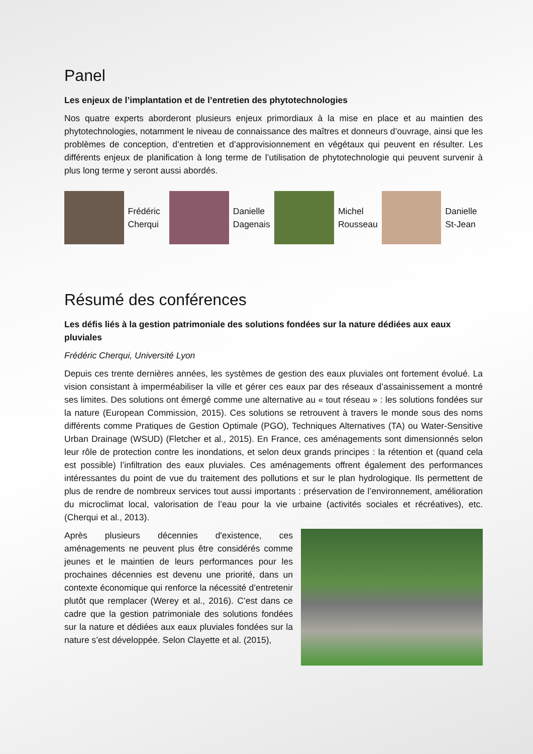Panel
Les enjeux de l’implantation et de l’entretien des phytotechnologies
Nos quatre experts aborderont plusieurs enjeux primordiaux à la mise en place et au maintien des phytotechnologies, notamment le niveau de connaissance des maîtres et donneurs d’ouvrage, ainsi que les problèmes de conception, d’entretien et d’approvisionnement en végétaux qui peuvent en résulter. Les différents enjeux de planification à long terme de l’utilisation de phytotechnologie qui peuvent survenir à plus long terme y seront aussi abordés.
Frédéric Cherqui
Danielle Dagenais
Michel Rousseau
Danielle St-Jean
Résumé des conférences
Les défis liés à la gestion patrimoniale des solutions fondées sur la nature dédiées aux eaux pluviales
Frédéric Cherqui, Université Lyon
Depuis ces trente dernières années, les systèmes de gestion des eaux pluviales ont fortement évolué. La vision consistant à imperméabiliser la ville et gérer ces eaux par des réseaux d’assainissement a montré ses limites. Des solutions ont émergé comme une alternative au « tout réseau » : les solutions fondées sur la nature (European Commission, 2015). Ces solutions se retrouvent à travers le monde sous des noms différents comme Pratiques de Gestion Optimale (PGO), Techniques Alternatives (TA) ou Water-Sensitive Urban Drainage (WSUD) (Fletcher et al., 2015). En France, ces aménagements sont dimensionnés selon leur rôle de protection contre les inondations, et selon deux grands principes : la rétention et (quand cela est possible) l’infiltration des eaux pluviales. Ces aménagements offrent également des performances intéressantes du point de vue du traitement des pollutions et sur le plan hydrologique. Ils permettent de plus de rendre de nombreux services tout aussi importants : préservation de l’environnement, amélioration du microclimat local, valorisation de l’eau pour la vie urbaine (activités sociales et récréatives), etc. (Cherqui et al., 2013).
Après plusieurs décennies d'existence, ces aménagements ne peuvent plus être considérés comme jeunes et le maintien de leurs performances pour les prochaines décennies est devenu une priorité, dans un contexte économique qui renforce la nécessité d’entretenir plutôt que remplacer (Werey et al., 2016). C’est dans ce cadre que la gestion patrimoniale des solutions fondées sur la nature et dédiées aux eaux pluviales fondées sur la nature s’est développée. Selon Clayette et al. (2015),